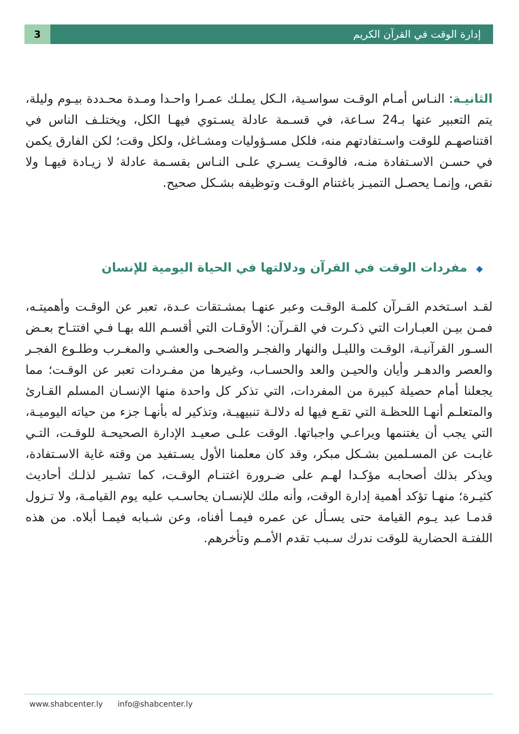3 إدارة الوقت في القرآن الكريم
الثانيـة: النـاس أمـام الوقـت سواسـية، الـكل يملـك عمـرا واحـدا ومـدة محـددة بيـوم وليلة، يتم التعبير عنها بـ24 سـاعة، في قسـمة عادلة يسـتوي فيهـا الكل، ويختلـف الناس في اقتناصهـم للوقت واسـتفادتهم منه، فلكل مسـؤوليات ومشـاغل، ولكل وقت؛ لكن الفارق يكمن في حسـن الاسـتفادة منـه، فالوقـت يسـري علـى النـاس بقسـمة عادلة لا زيـادة فيهـا ولا نقص، وإنمـا يحصـل التميـز باغتنام الوقـت وتوظيفه بشـكل صحيح.
◆مفردات الوقت في القرآن ودلالتها في الحياة اليومية للإنسان
لقـد اسـتخدم القـرآن كلمـة الوقـت وعبر عنهـا بمشـتقات عـدة، تعبر عن الوقـت وأهميتـه، فمـن بيـن العبـارات التي ذكـرت في القـرآن: الأوقـات التي أقسـم الله بهـا فـي افتتـاح بعـض السـور القرآنيـة، الوقـت والليـل والنهار والفجـر والضحـى والعشـي والمغـرب وطلـوع الفجـر والعصر والدهـر وأيان والحيـن والعد والحسـاب، وغيرها من مفـردات تعبر عن الوقـت؛ مما يجعلنا أمام حصيلة كبيرة من المفردات، التي تذكر كل واحدة منها الإنسـان المسلم القـارئ والمتعلـم أنهـا اللحظـة التي تقـع فيها له دلالـة تنبيهيـة، وتذكير له بأنهـا جزء من حياته اليوميـة، التي يجب أن يغتنمها ويراعـي واجباتها. الوقت علـى صعيـد الإدارة الصحيحـة للوقـت، التـي غابـت عن المسـلمين بشـكل مبكر، وقد كان معلمنا الأول يسـتفيد من وقته غاية الاسـتفادة، ويذكر بذلك أصحابـه مؤكـدا لهـم على ضـرورة اغتنـام الوقـت، كما تشـير لذلـك أحاديث كثيـرة؛ منهـا تؤكد أهمية إدارة الوقت، وأنه ملك للإنسـان يحاسـب عليه يوم القيامـة، ولا تـزول قدمـا عبد يـوم القيامة حتى يسـأل عن عمره فيمـا أفناه، وعن شـبابه فيمـا أبلاه. من هذه اللفتـة الحضارية للوقت ندرك سـبب تقدم الأمـم وتأخرهم.
www.shabcenter.ly info@shabcenter.ly